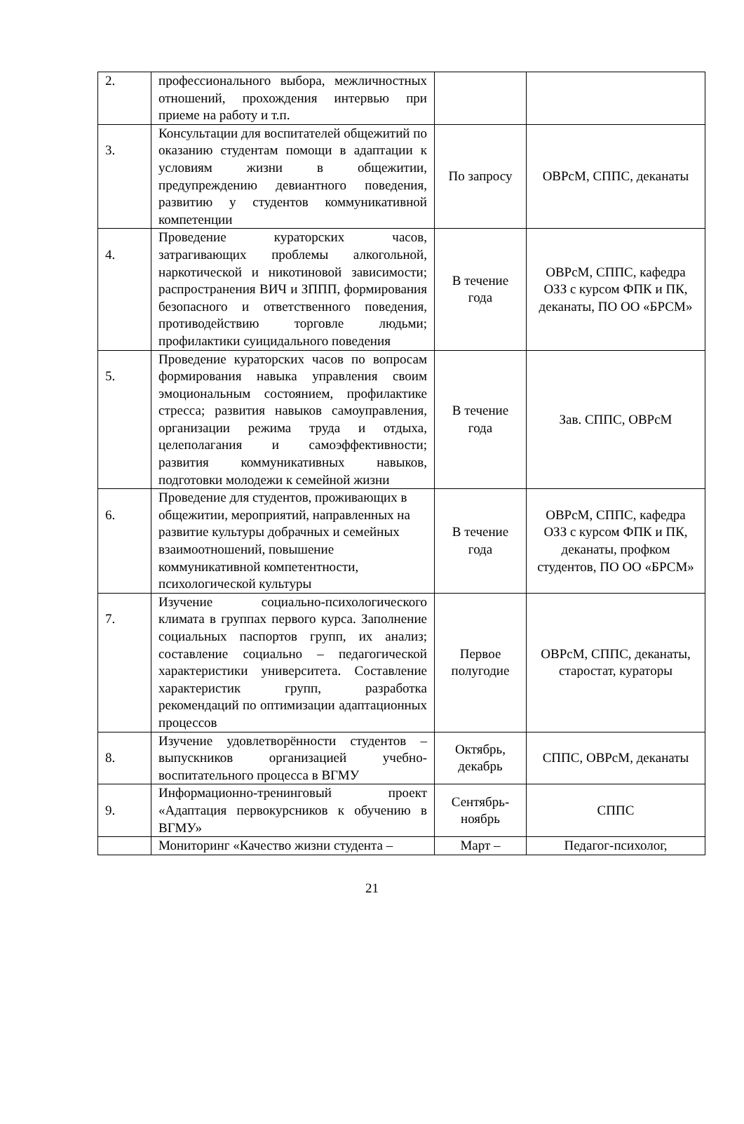| 2. | профессионального выбора, межличностных отношений, прохождения интервью при приеме на работу и т.п. | | |
| 3. | Консультации для воспитателей общежитий по оказанию студентам помощи в адаптации к условиям жизни в общежитии, предупреждению девиантного поведения, развитию у студентов коммуникативной компетенции | По запросу | ОВРсМ, СППС, деканаты |
| 4. | Проведение кураторских часов, затрагивающих проблемы алкогольной, наркотической и никотиновой зависимости; распространения ВИЧ и ЗППП, формирования безопасного и ответственного поведения, противодействию торговле людьми; профилактики суицидального поведения | В течение года | ОВРсМ, СППС, кафедра ОЗЗ с курсом ФПК и ПК, деканаты, ПО ОО «БРСМ» |
| 5. | Проведение кураторских часов по вопросам формирования навыка управления своим эмоциональным состоянием, профилактике стресса; развития навыков самоуправления, организации режима труда и отдыха, целеполагания и самоэффективности; развития коммуникативных навыков, подготовки молодежи к семейной жизни | В течение года | Зав. СППС, ОВРсМ |
| 6. | Проведение для студентов, проживающих в общежитии, мероприятий, направленных на развитие культуры добрачных и семейных взаимоотношений, повышение коммуникативной компетентности, психологической культуры | В течение года | ОВРсМ, СППС, кафедра ОЗЗ с курсом ФПК и ПК, деканаты, профком студентов, ПО ОО «БРСМ» |
| 7. | Изучение социально-психологического климата в группах первого курса. Заполнение социальных паспортов групп, их анализ; составление социально – педагогической характеристики университета. Составление характеристик групп, разработка рекомендаций по оптимизации адаптационных процессов | Первое полугодие | ОВРсМ, СППС, деканаты, старостат, кураторы |
| 8. | Изучение удовлетворённости студентов – выпускников организацией учебно-воспитательного процесса в ВГМУ | Октябрь, декабрь | СППС, ОВРсМ, деканаты |
| 9. | Информационно-тренинговый проект «Адаптация первокурсников к обучению в ВГМУ» | Сентябрь-ноябрь | СППС |
| | Мониторинг «Качество жизни студента – | Март – | Педагог-психолог, |
21